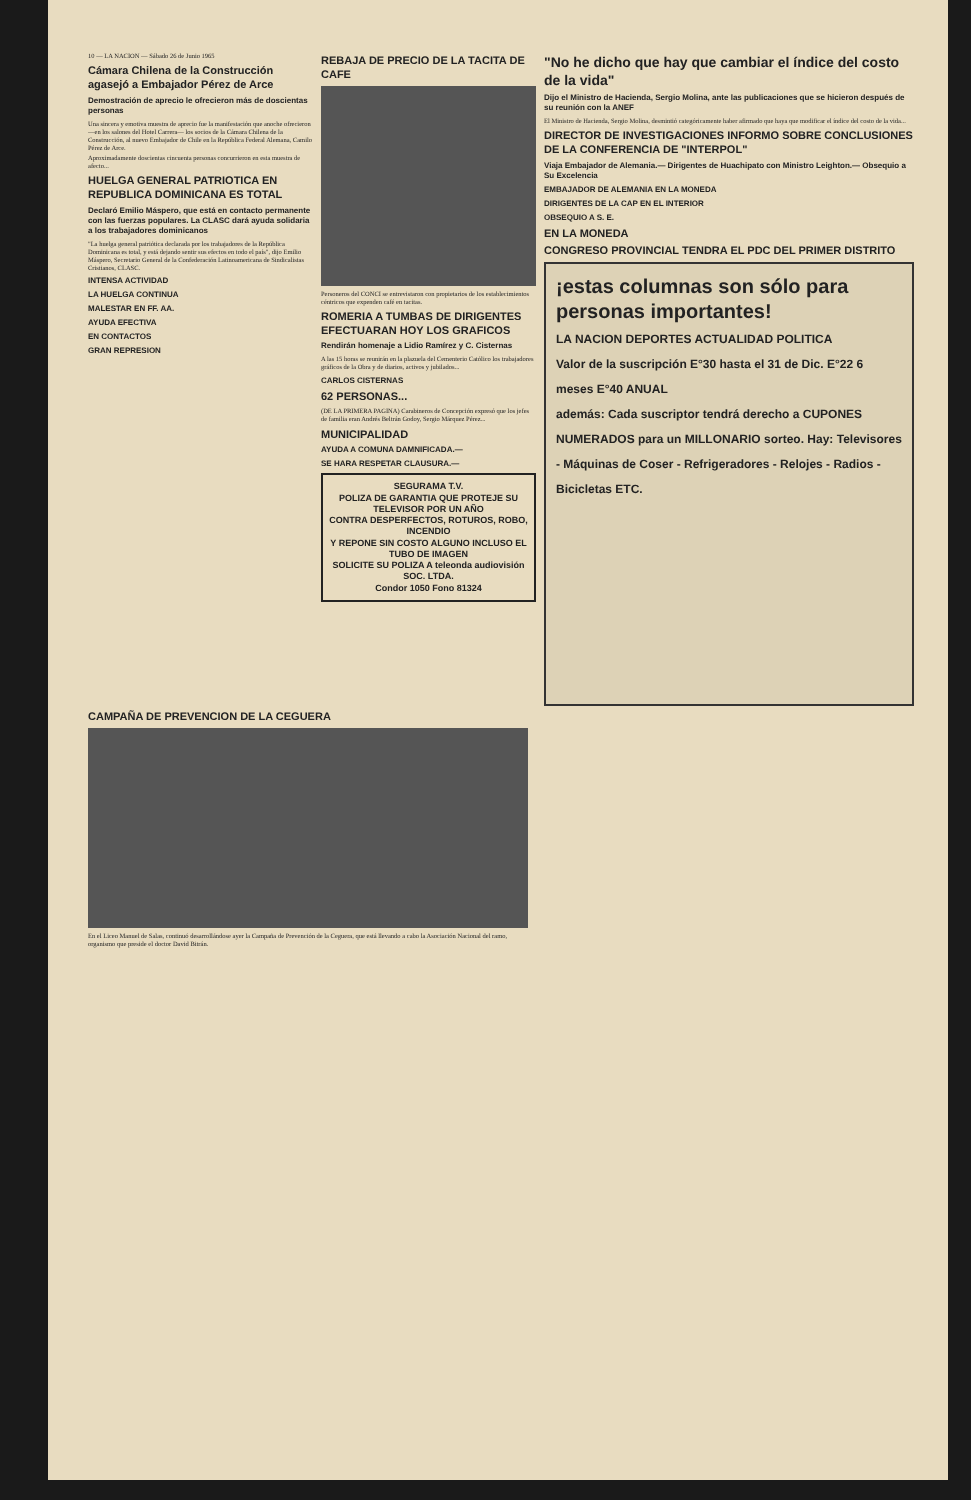10 — LA NACION — Sábado 26 de Junio 1965
Cámara Chilena de la Construcción agasejó a Embajador Pérez de Arce
Demostración de aprecio le ofrecieron más de doscientas personas
Una sincera y emotiva muestra de aprecio fue la manifestación que anoche ofrecieron —en los salones del Hotel Carrera— los socios de la Cámara Chilena de la Construcción, al nuevo Embajador de Chile en la República Federal Alemana, Camilo Pérez de Arce.
Aproximadamente doscientas cincuenta personas concurrieron en esta muestra de afecto...
HUELGA GENERAL PATRIOTICA EN REPUBLICA DOMINICANA ES TOTAL
Declaró Emilio Máspero, que está en contacto permanente con las fuerzas populares. La CLASC dará ayuda solidaria a los trabajadores dominicanos
"La huelga general patriótica declarada por los trabajadores de la República Dominicana es total, y está dejando sentir sus efectos en todo el país", dijo Emilio Máspero, Secretario General de la Confederación Latinoamericana de Sindicalistas Cristianos, CLASC.
INTENSA ACTIVIDAD
LA HUELGA CONTINUA
MALESTAR EN FF. AA.
AYUDA EFECTIVA
EN CONTACTOS
GRAN REPRESION
REBAJA DE PRECIO DE LA TACITA DE CAFE
Personeros del CONCI se entrevistaron con propietarios de los establecimientos céntricos que expenden café en tacitas.
ROMERIA A TUMBAS DE DIRIGENTES EFECTUARAN HOY LOS GRAFICOS
Rendirán homenaje a Lidio Ramírez y C. Cisternas
A las 15 horas se reunirán en la plazuela del Cementerio Católico los trabajadores gráficos de la Obra y de diarios, activos y jubilados...
CARLOS CISTERNAS
62 PERSONAS...
(DE LA PRIMERA PAGINA) Carabineros de Concepción expresó que los jefes de familia eran Andrés Beltrán Godoy, Sergio Márquez Pérez...
MUNICIPALIDAD
AYUDA A COMUNA DAMNIFICADA.—
SE HARA RESPETAR CLAUSURA.—
SEGURAMA T.V.
POLIZA DE GARANTIA QUE PROTEJE SU TELEVISOR POR UN AÑO
CONTRA DESPERFECTOS, ROTUROS, ROBO, INCENDIO
Y REPONE SIN COSTO ALGUNO INCLUSO EL TUBO DE IMAGEN
SOLICITE SU POLIZA A teleonda audiovisión SOC. LTDA.
Condor 1050 Fono 81324
"No he dicho que hay que cambiar el índice del costo de la vida"
Dijo el Ministro de Hacienda, Sergio Molina, ante las publicaciones que se hicieron después de su reunión con la ANEF
El Ministro de Hacienda, Sergio Molina, desmintió categóricamente haber afirmado que haya que modificar el índice del costo de la vida...
DIRECTOR DE INVESTIGACIONES INFORMO SOBRE CONCLUSIONES DE LA CONFERENCIA DE "INTERPOL"
Viaja Embajador de Alemania.— Dirigentes de Huachipato con Ministro Leighton.— Obsequio a Su Excelencia
EMBAJADOR DE ALEMANIA EN LA MONEDA
DIRIGENTES DE LA CAP EN EL INTERIOR
OBSEQUIO A S. E.
EN LA MONEDA
CONGRESO PROVINCIAL TENDRA EL PDC DEL PRIMER DISTRITO
¡estas columnas son sólo para personas importantes!
LA NACION DEPORTES ACTUALIDAD POLITICA
Valor de la suscripción E°30 hasta el 31 de Dic. E°22 6 meses E°40 ANUAL
además: Cada suscriptor tendrá derecho a CUPONES NUMERADOS para un MILLONARIO sorteo. Hay: Televisores - Máquinas de Coser - Refrigeradores - Relojes - Radios - Bicicletas ETC.
CAMPAÑA DE PREVENCION DE LA CEGUERA
En el Liceo Manuel de Salas, continuó desarrollándose ayer la Campaña de Prevención de la Ceguera, que está llevando a cabo la Asociación Nacional del ramo, organismo que preside el doctor David Bitrán.